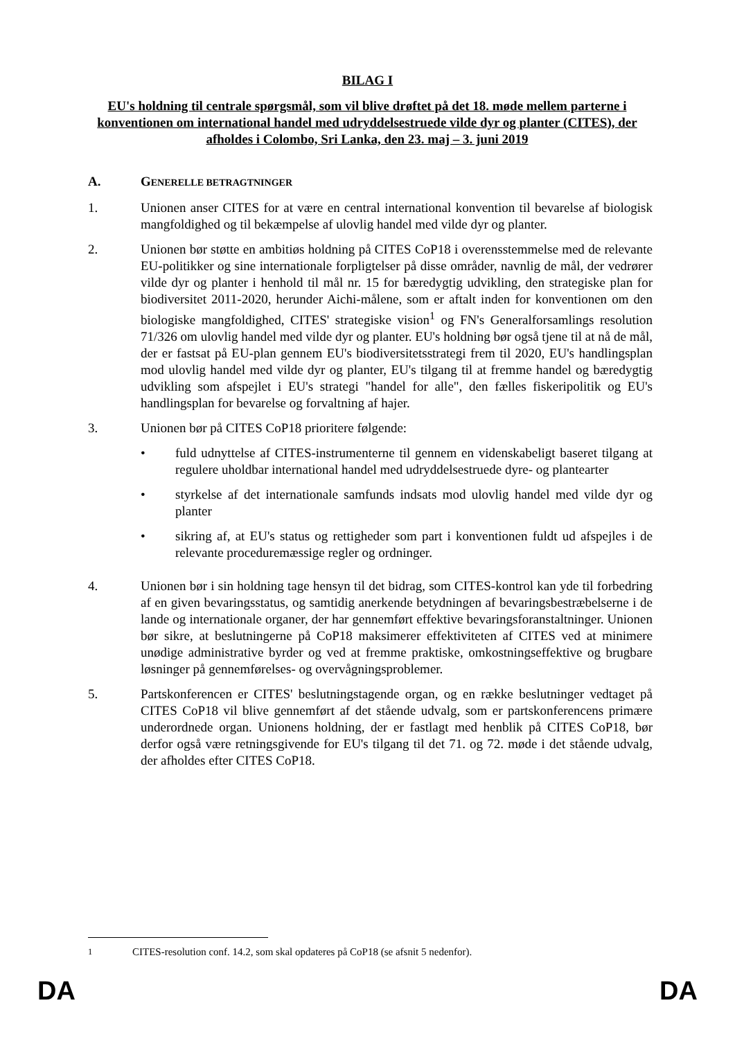BILAG I
EU's holdning til centrale spørgsmål, som vil blive drøftet på det 18. møde mellem parterne i konventionen om international handel med udryddelsestruede vilde dyr og planter (CITES), der afholdes i Colombo, Sri Lanka, den 23. maj – 3. juni 2019
A. GENERELLE BETRAGTNINGER
1. Unionen anser CITES for at være en central international konvention til bevarelse af biologisk mangfoldighed og til bekæmpelse af ulovlig handel med vilde dyr og planter.
2. Unionen bør støtte en ambitiøs holdning på CITES CoP18 i overensstemmelse med de relevante EU-politikker og sine internationale forpligtelser på disse områder, navnlig de mål, der vedrører vilde dyr og planter i henhold til mål nr. 15 for bæredygtig udvikling, den strategiske plan for biodiversitet 2011-2020, herunder Aichi-målene, som er aftalt inden for konventionen om den biologiske mangfoldighed, CITES' strategiske vision<sup>1</sup> og FN's Generalforsamlings resolution 71/326 om ulovlig handel med vilde dyr og planter. EU's holdning bør også tjene til at nå de mål, der er fastsat på EU-plan gennem EU's biodiversitetsstrategi frem til 2020, EU's handlingsplan mod ulovlig handel med vilde dyr og planter, EU's tilgang til at fremme handel og bæredygtig udvikling som afspejlet i EU's strategi "handel for alle", den fælles fiskeripolitik og EU's handlingsplan for bevarelse og forvaltning af hajer.
3. Unionen bør på CITES CoP18 prioritere følgende:
• fuld udnyttelse af CITES-instrumenterne til gennem en videnskabeligt baseret tilgang at regulere uholdbar international handel med udryddelsestruede dyre- og plantearter
• styrkelse af det internationale samfunds indsats mod ulovlig handel med vilde dyr og planter
• sikring af, at EU's status og rettigheder som part i konventionen fuldt ud afspejles i de relevante proceduremæssige regler og ordninger.
4. Unionen bør i sin holdning tage hensyn til det bidrag, som CITES-kontrol kan yde til forbedring af en given bevaringsstatus, og samtidig anerkende betydningen af bevaringsbestræbelserne i de lande og internationale organer, der har gennemført effektive bevaringsforanstaltninger. Unionen bør sikre, at beslutningerne på CoP18 maksimerer effektiviteten af CITES ved at minimere unødige administrative byrder og ved at fremme praktiske, omkostningseffektive og brugbare løsninger på gennemførelses- og overvågningsproblemer.
5. Partskonferencen er CITES' beslutningstagende organ, og en række beslutninger vedtaget på CITES CoP18 vil blive gennemført af det stående udvalg, som er partskonferencens primære underordnede organ. Unionens holdning, der er fastlagt med henblik på CITES CoP18, bør derfor også være retningsgivende for EU's tilgang til det 71. og 72. møde i det stående udvalg, der afholdes efter CITES CoP18.
<sup>1</sup> CITES-resolution conf. 14.2, som skal opdateres på CoP18 (se afsnit 5 nedenfor).
DA DA